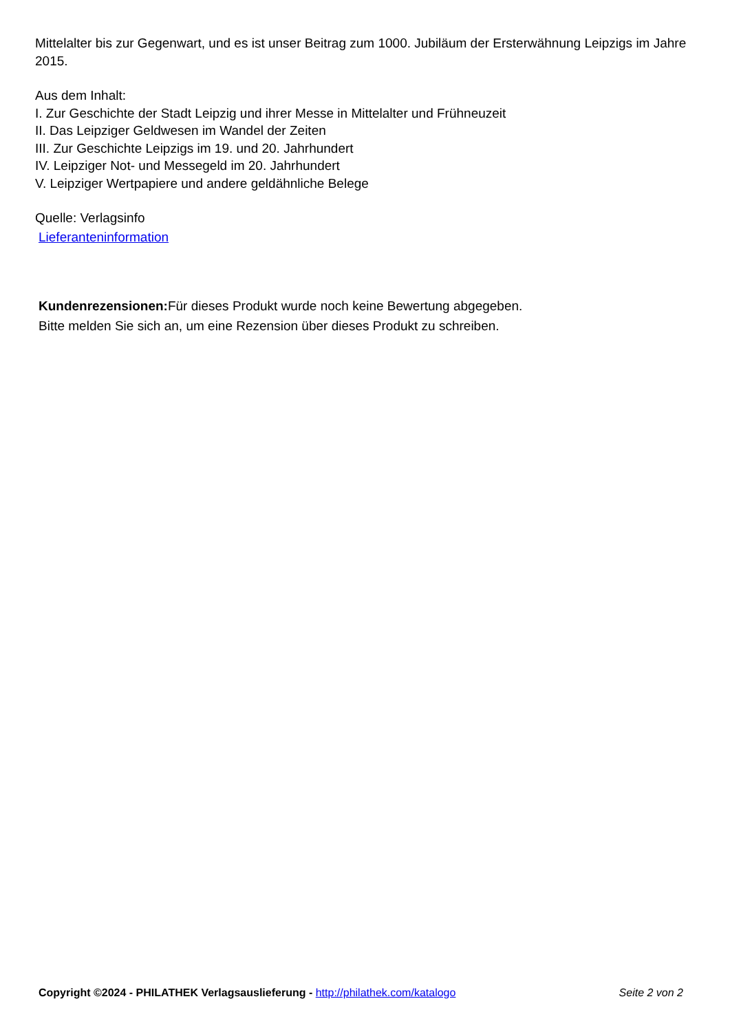Mittelalter bis zur Gegenwart, und es ist unser Beitrag zum 1000. Jubiläum der Ersterwähnung Leipzigs im Jahre 2015.
Aus dem Inhalt:
I. Zur Geschichte der Stadt Leipzig und ihrer Messe in Mittelalter und Frühneuzeit
II. Das Leipziger Geldwesen im Wandel der Zeiten
III. Zur Geschichte Leipzigs im 19. und 20. Jahrhundert
IV. Leipziger Not- und Messegeld im 20. Jahrhundert
V. Leipziger Wertpapiere und andere geldähnliche Belege
Quelle: Verlagsinfo
Lieferanteninformation
Kundenrezensionen: Für dieses Produkt wurde noch keine Bewertung abgegeben.
Bitte melden Sie sich an, um eine Rezension über dieses Produkt zu schreiben.
Copyright ©2024 - PHILATHEK Verlagsauslieferung - http://philathek.com/katalogo Seite 2 von 2